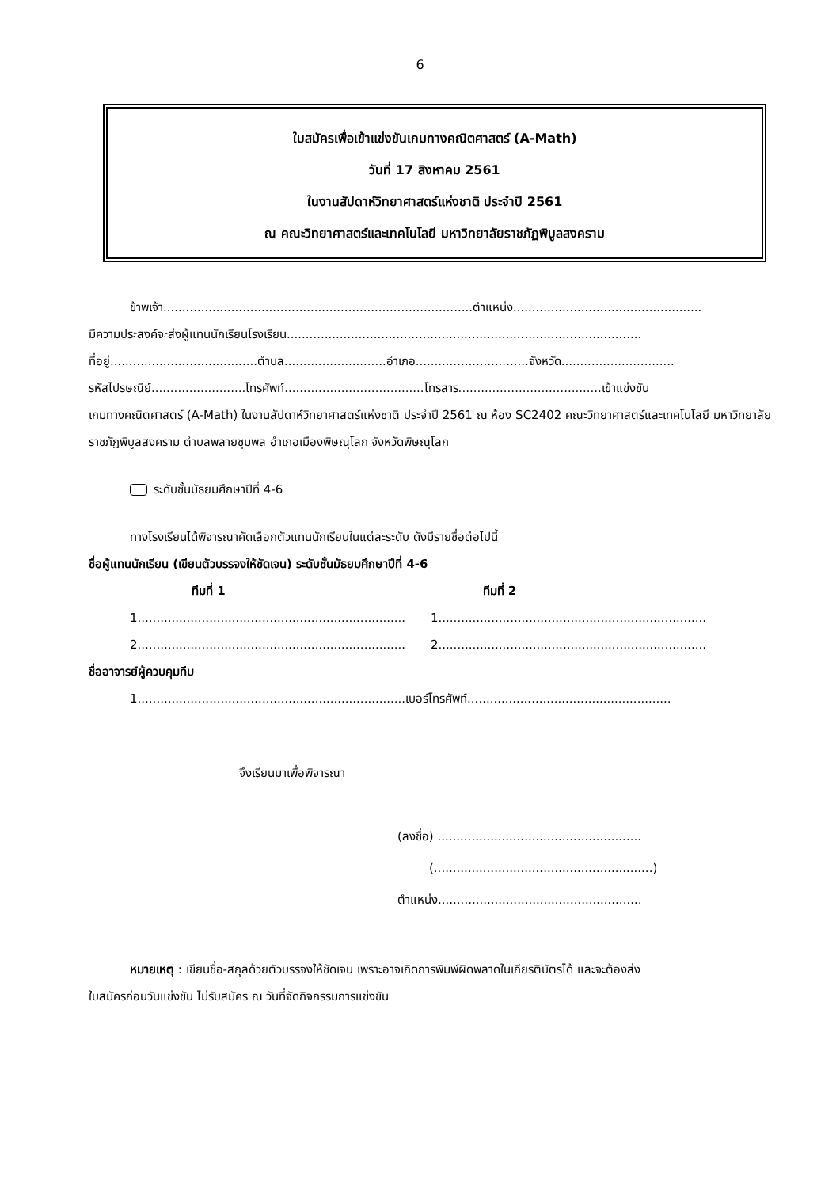6
ใบสมัครเพื่อเข้าแข่งขันเกมทางคณิตศาสตร์ (A-Math)
วันที่ 17 สิงหาคม 2561
ในงานสัปดาห์วิทยาศาสตร์แห่งชาติ ประจำปี 2561
ณ คณะวิทยาศาสตร์และเทคโนโลยี มหาวิทยาลัยราชภัฏพิบูลสงคราม
ข้าพเจ้า..................................................................................ตำแหน่ง..................................................
มีความประสงค์จะส่งผู้แทนนักเรียนโรงเรียน..............................................................................................
ที่อยู่.......................................ตำบล...........................อำเภอ..............................จังหวัด..............................
รหัสไปรษณีย์.........................โทรศัพท์.....................................โทรสาร......................................เข้าแข่งขัน
เกมทางคณิตศาสตร์ (A-Math) ในงานสัปดาห์วิทยาศาสตร์แห่งชาติ ประจำปี 2561 ณ ห้อง SC2402 คณะวิทยาศาสตร์และเทคโนโลยี มหาวิทยาลัยราชภัฏพิบูลสงคราม ตำบลพลายชุมพล อำเภอเมืองพิษณุโลก จังหวัดพิษณุโลก
ระดับชั้นมัธยมศึกษาปีที่ 4-6
ทางโรงเรียนได้พิจารณาคัดเลือกตัวแทนนักเรียนในแต่ละระดับ ดังมีรายชื่อต่อไปนี้
ชื่อผู้แทนนักเรียน (เขียนตัวบรรจงให้ชัดเจน) ระดับชั้นมัธยมศึกษาปีที่ 4-6
ทีมที่ 1 ทีมที่ 2
1....................................................................... 1.......................................................................
2....................................................................... 2.......................................................................
ชื่ออาจารย์ผู้ควบคุมทีม
1.......................................................................เบอร์โทรศัพท์......................................................
จึงเรียนมาเพื่อพิจารณา
(ลงชื่อ) ......................................................
(..........................................................)
ตำแหน่ง......................................................
หมายเหตุ : เขียนชื่อ-สกุลด้วยตัวบรรจงให้ชัดเจน เพราะอาจเกิดการพิมพ์ผิดพลาดในเกียรติบัตรได้ และจะต้องส่ง
ใบสมัครก่อนวันแข่งขัน ไม่รับสมัคร ณ วันที่จัดกิจกรรมการแข่งขัน